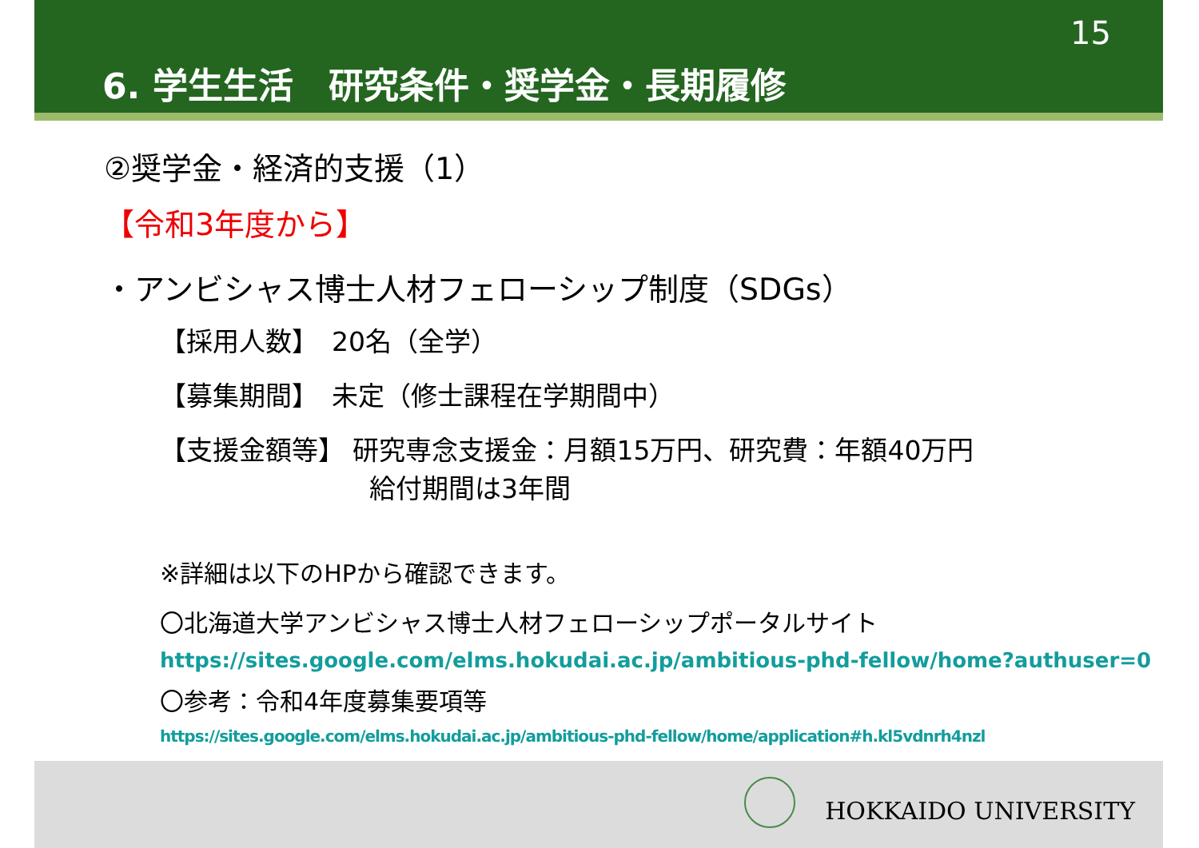15
6. 学生生活　研究条件・奨学金・長期履修
②奨学金・経済的支援（1）
【令和3年度から】
・アンビシャス博士人材フェローシップ制度（SDGs）
【採用人数】　20名（全学）
【募集期間】　未定（修士課程在学期間中）
【支援金額等】 研究専念支援金：月額15万円、研究費：年額40万円
給付期間は3年間
※詳細は以下のHPから確認できます。
〇北海道大学アンビシャス博士人材フェローシップポータルサイト
https://sites.google.com/elms.hokudai.ac.jp/ambitious-phd-fellow/home?authuser=0
〇参考：令和4年度募集要項等
https://sites.google.com/elms.hokudai.ac.jp/ambitious-phd-fellow/home/application#h.kl5vdnrh4nzl
HOKKAIDO UNIVERSITY